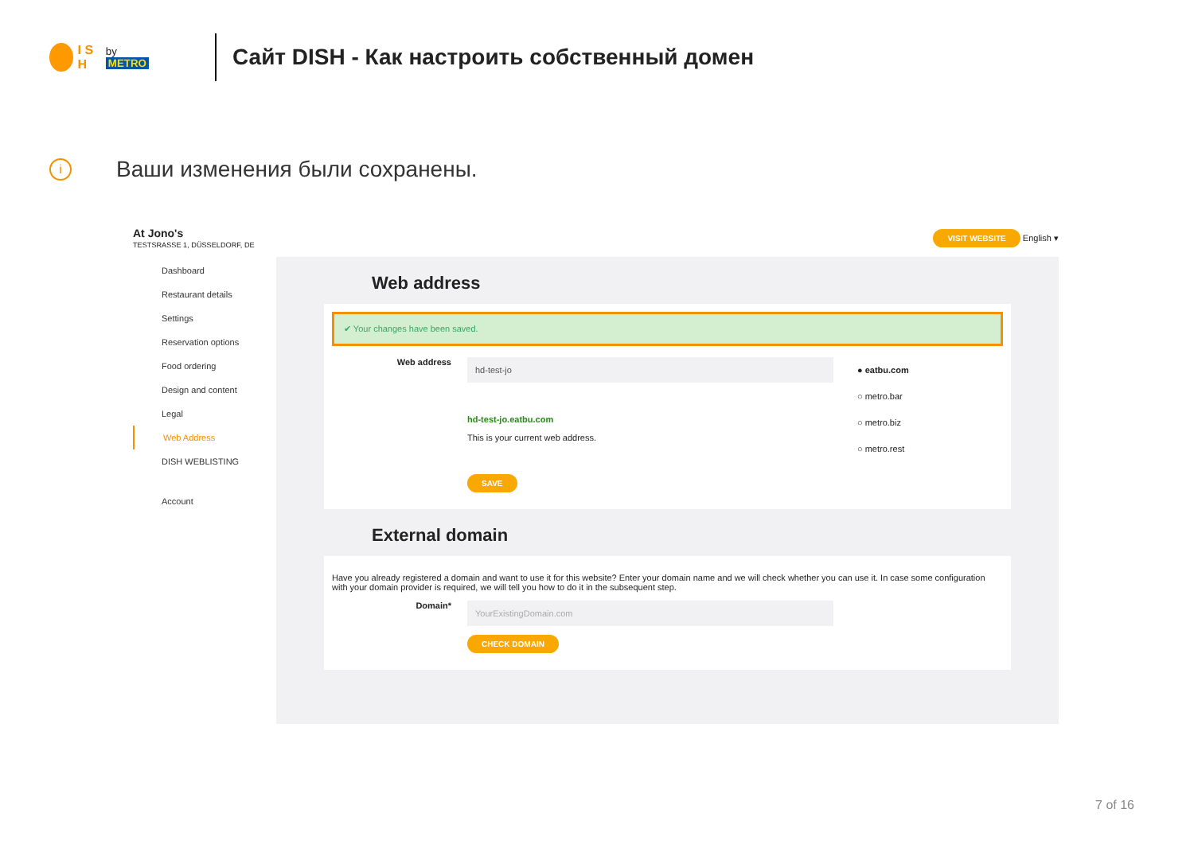I S H by METRO
Сайт DISH - Как настроить собственный домен
i
Ваши изменения были сохранены.
At Jono's
TESTSRASSE 1, DÜSSELDORF, DE
VISIT WEBSITE English ▾
Dashboard
Restaurant details
Settings
Reservation options
Food ordering
Design and content
Legal
Web Address
DISH WEBLISTING
Account
Web address
✔ Your changes have been saved.
Web address
hd-test-jo
hd-test-jo.eatbu.com
This is your current web address.
SAVE
● eatbu.com
○ metro.bar
○ metro.biz
○ metro.rest
External domain
Have you already registered a domain and want to use it for this website? Enter your domain name and we will check whether you can use it. In case some configuration with your domain provider is required, we will tell you how to do it in the subsequent step.
Domain*
YourExistingDomain.com
CHECK DOMAIN
7 of 16